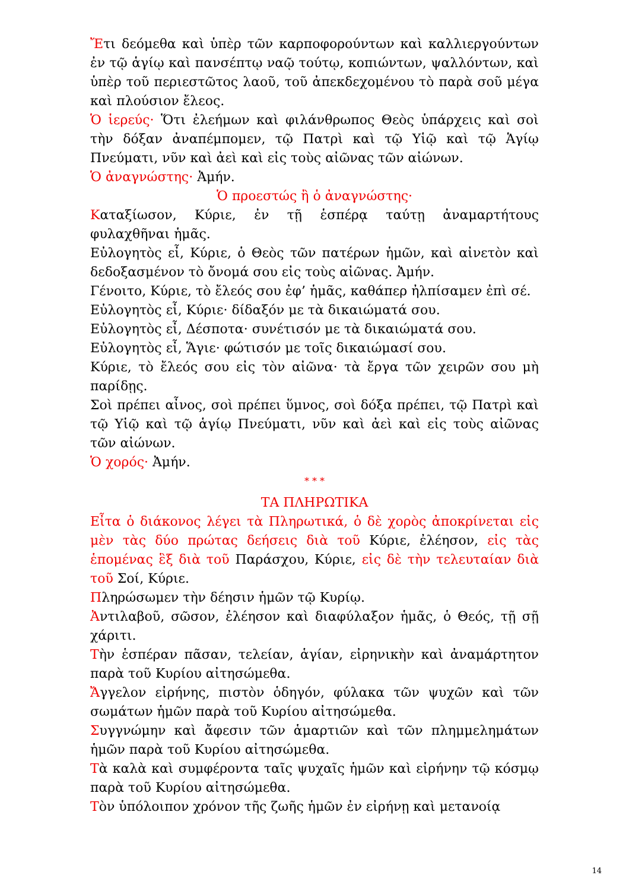Ἔτι δεόμεθα καὶ ὑπὲρ τῶν καρποφορούντων καὶ καλλιεργούντων ἐν τῷ ἁγίῳ καὶ πανσέπτῳ ναῷ τούτῳ, κοπιώντων, ψαλλόντων, καὶ ὑπὲρ τοῦ περιεστῶτος λαοῦ, τοῦ ἀπεκδεχομένου τὸ παρὰ σοῦ μέγα καὶ πλούσιον ἔλεος.
Ὁ ἱερεύς· Ὅτι ἐλεήμων καὶ φιλάνθρωπος Θεὸς ὑπάρχεις καὶ σοὶ τὴν δόξαν ἀναπέμπομεν, τῷ Πατρὶ καὶ τῷ Υἱῷ καὶ τῷ Ἁγίῳ Πνεύματι, νῦν καὶ ἀεὶ καὶ εἰς τοὺς αἰῶνας τῶν αἰώνων.
Ὁ ἀναγνώστης· Ἀμήν.
Ὁ προεστώς ἢ ὁ ἀναγνώστης·
Καταξίωσον, Κύριε, ἐν τῇ ἑσπέρᾳ ταύτῃ ἀναμαρτήτους φυλαχθῆναι ἡμᾶς.
Εὐλογητὸς εἶ, Κύριε, ὁ Θεὸς τῶν πατέρων ἡμῶν, καὶ αἰνετὸν καὶ δεδοξασμένον τὸ ὄνομά σου εἰς τοὺς αἰῶνας. Ἀμήν.
Γένοιτο, Κύριε, τὸ ἔλεός σου ἐφ’ ἡμᾶς, καθάπερ ἠλπίσαμεν ἐπὶ σέ.
Εὐλογητὸς εἶ, Κύριε· δίδαξόν με τὰ δικαιώματά σου.
Εὐλογητὸς εἶ, Δέσποτα· συνέτισόν με τὰ δικαιώματά σου.
Εὐλογητὸς εἶ, Ἅγιε· φώτισόν με τοῖς δικαιώμασί σου.
Κύριε, τὸ ἔλεός σου εἰς τὸν αἰῶνα· τὰ ἔργα τῶν χειρῶν σου μὴ παρίδῃς.
Σοὶ πρέπει αἶνος, σοὶ πρέπει ὕμνος, σοὶ δόξα πρέπει, τῷ Πατρὶ καὶ τῷ Υἱῷ καὶ τῷ ἁγίῳ Πνεύματι, νῦν καὶ ἀεὶ καὶ εἰς τοὺς αἰῶνας τῶν αἰώνων.
Ὁ χορός· Ἀμήν.
* * *
ΤΑ ΠΛΗΡΩΤΙΚΑ
Εἶτα ὁ διάκονος λέγει τὰ Πληρωτικά, ὁ δὲ χορὸς ἀποκρίνεται εἰς μὲν τὰς δύο πρώτας δεήσεις διὰ τοῦ Κύριε, ἐλέησον, εἰς τὰς ἑπομένας ἓξ διὰ τοῦ Παράσχου, Κύριε, εἰς δὲ τὴν τελευταίαν διὰ τοῦ Σοί, Κύριε.
Πληρώσωμεν τὴν δέησιν ἡμῶν τῷ Κυρίῳ.
Ἀντιλαβοῦ, σῶσον, ἐλέησον καὶ διαφύλαξον ἡμᾶς, ὁ Θεός, τῇ σῇ χάριτι.
Τὴν ἑσπέραν πᾶσαν, τελείαν, ἁγίαν, εἰρηνικὴν καὶ ἀναμάρτητον παρὰ τοῦ Κυρίου αἰτησώμεθα.
Ἄγγελον εἰρήνης, πιστὸν ὁδηγόν, φύλακα τῶν ψυχῶν καὶ τῶν σωμάτων ἡμῶν παρὰ τοῦ Κυρίου αἰτησώμεθα.
Συγγνώμην καὶ ἄφεσιν τῶν ἁμαρτιῶν καὶ τῶν πλημμελημάτων ἡμῶν παρὰ τοῦ Κυρίου αἰτησώμεθα.
Τὰ καλὰ καὶ συμφέροντα ταῖς ψυχαῖς ἡμῶν καὶ εἰρήνην τῷ κόσμῳ παρὰ τοῦ Κυρίου αἰτησώμεθα.
Τὸν ὑπόλοιπον χρόνον τῆς ζωῆς ἡμῶν ἐν εἰρήνῃ καὶ μετανοίᾳ
14